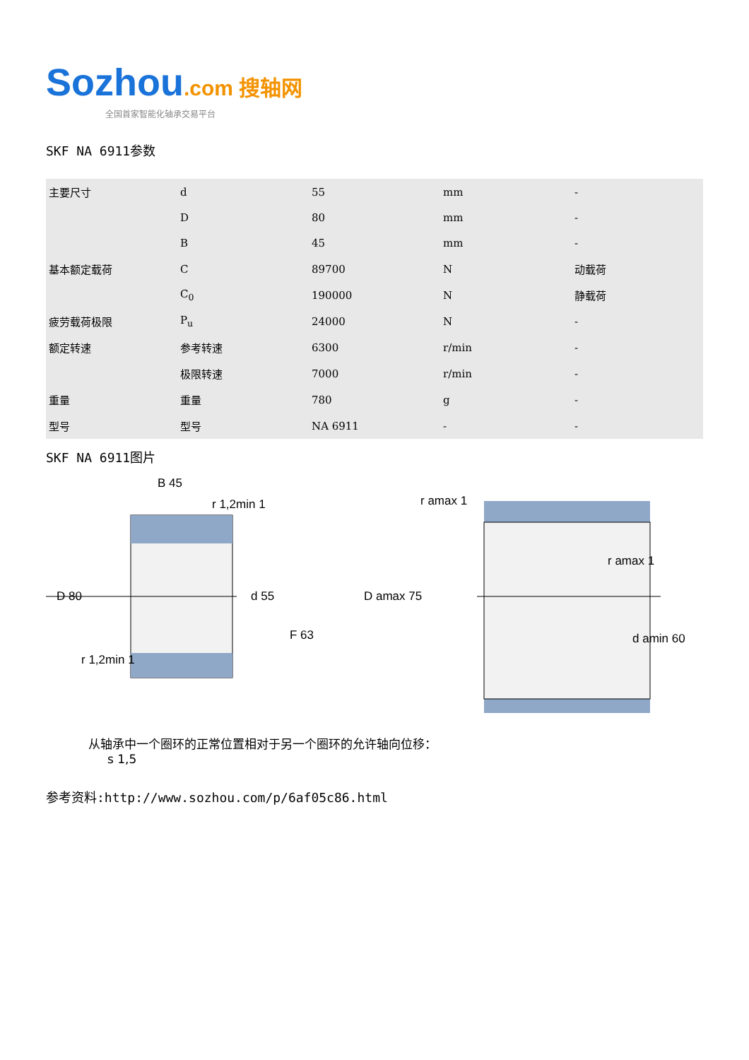Sozhou.com 搜轴网
全国首家智能化轴承交易平台
SKF NA 6911参数
| 主要尺寸 | d | 55 | mm | - |
| | D | 80 | mm | - |
| | B | 45 | mm | - |
| 基本额定载荷 | C | 89700 | N | 动载荷 |
| | C<sub>0</sub> | 190000 | N | 静载荷 |
| 疲劳载荷极限 | P<sub>u</sub> | 24000 | N | - |
| 额定转速 | 参考转速 | 6300 | r/min | - |
| | 极限转速 | 7000 | r/min | - |
| 重量 | 重量 | 780 | g | - |
| 型号 | 型号 | NA 6911 | - | - |
SKF NA 6911图片
B 45
D 80
d 55
F 63
r 1,2min 1
r 1,2min 1
r amax 1
D amax 75
r amax 1
d amin 60
从轴承中一个圈环的正常位置相对于另一个圈环的允许轴向位移：
s 1,5
参考资料:http://www.sozhou.com/p/6af05c86.html